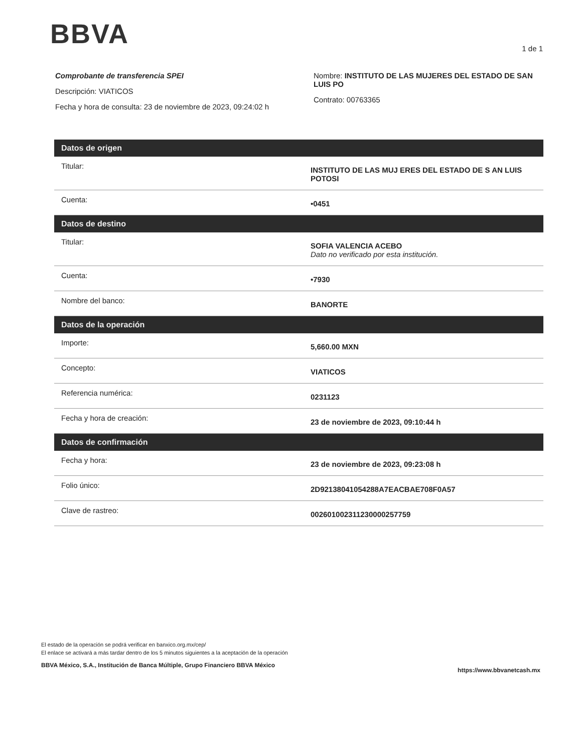BBVA 1 de 1
Comprobante de transferencia SPEI
Descripción: VIATICOS
Fecha y hora de consulta: 23 de noviembre de 2023, 09:24:02 h
Nombre: INSTITUTO DE LAS MUJERES DEL ESTADO DE SAN LUIS PO
Contrato: 00763365
| Datos de origen | |
| --- | --- |
| Titular: | INSTITUTO DE LAS MUJ ERES DEL ESTADO DE S AN LUIS POTOSI |
| Cuenta: | •0451 |
| Datos de destino | |
| Titular: | SOFIA VALENCIA ACEBO Dato no verificado por esta institución. |
| Cuenta: | •7930 |
| Nombre del banco: | BANORTE |
| Datos de la operación | |
| Importe: | 5,660.00 MXN |
| Concepto: | VIATICOS |
| Referencia numérica: | 0231123 |
| Fecha y hora de creación: | 23 de noviembre de 2023, 09:10:44 h |
| Datos de confirmación | |
| Fecha y hora: | 23 de noviembre de 2023, 09:23:08 h |
| Folio único: | 2D92138041054288A7EACBAE708F0A57 |
| Clave de rastreo: | 002601002311230000257759 |
El estado de la operación se podrá verificar en banxico.org.mx/cep/
El enlace se activará a más tardar dentro de los 5 minutos siguientes a la aceptación de la operación
BBVA México, S.A., Institución de Banca Múltiple, Grupo Financiero BBVA México
https://www.bbvanetcash.mx